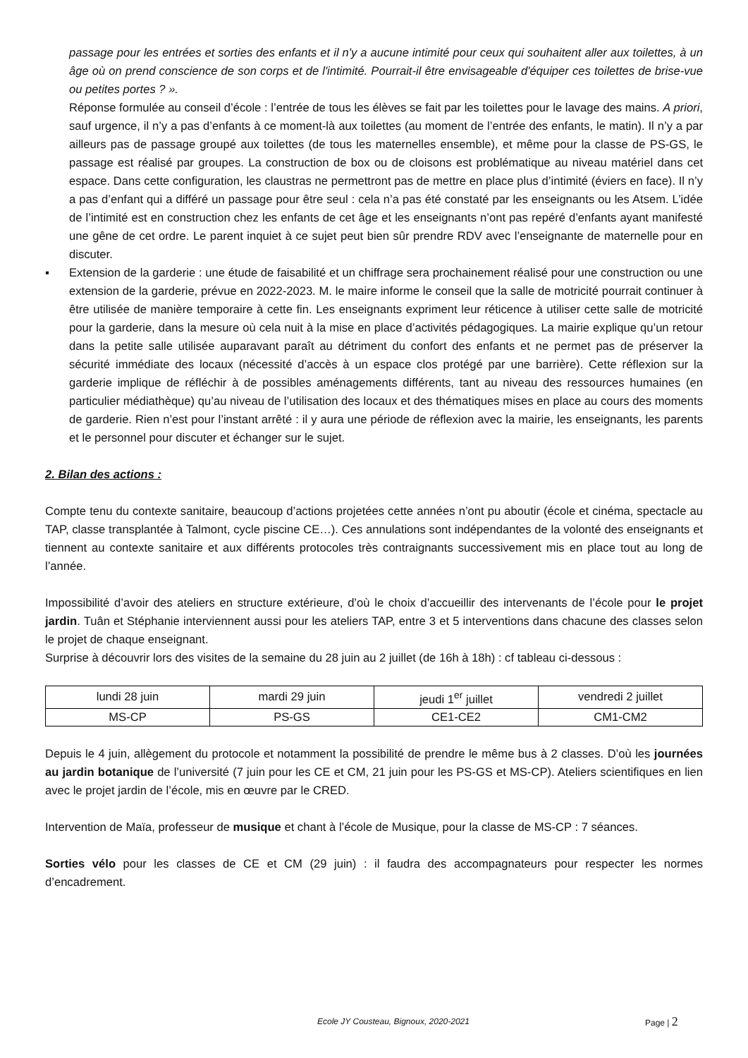passage pour les entrées et sorties des enfants et il n'y a aucune intimité pour ceux qui souhaitent aller aux toilettes, à un âge où on prend conscience de son corps et de l'intimité. Pourrait-il être envisageable d'équiper ces toilettes de brise-vue ou petites portes ? ».
Réponse formulée au conseil d’école : l’entrée de tous les élèves se fait par les toilettes pour le lavage des mains. A priori, sauf urgence, il n’y a pas d’enfants à ce moment-là aux toilettes (au moment de l’entrée des enfants, le matin). Il n’y a par ailleurs pas de passage groupé aux toilettes (de tous les maternelles ensemble), et même pour la classe de PS-GS, le passage est réalisé par groupes. La construction de box ou de cloisons est problématique au niveau matériel dans cet espace. Dans cette configuration, les claustras ne permettront pas de mettre en place plus d’intimité (éviers en face). Il n’y a pas d’enfant qui a différé un passage pour être seul : cela n’a pas été constaté par les enseignants ou les Atsem. L’idée de l’intimité est en construction chez les enfants de cet âge et les enseignants n’ont pas repéré d’enfants ayant manifesté une gêne de cet ordre. Le parent inquiet à ce sujet peut bien sûr prendre RDV avec l’enseignante de maternelle pour en discuter.
▪ Extension de la garderie : une étude de faisabilité et un chiffrage sera prochainement réalisé pour une construction ou une extension de la garderie, prévue en 2022-2023. M. le maire informe le conseil que la salle de motricité pourrait continuer à être utilisée de manière temporaire à cette fin. Les enseignants expriment leur réticence à utiliser cette salle de motricité pour la garderie, dans la mesure où cela nuit à la mise en place d’activités pédagogiques. La mairie explique qu’un retour dans la petite salle utilisée auparavant paraît au détriment du confort des enfants et ne permet pas de préserver la sécurité immédiate des locaux (nécessité d’accès à un espace clos protégé par une barrière). Cette réflexion sur la garderie implique de réfléchir à de possibles aménagements différents, tant au niveau des ressources humaines (en particulier médiathèque) qu’au niveau de l’utilisation des locaux et des thématiques mises en place au cours des moments de garderie. Rien n’est pour l’instant arrêté : il y aura une période de réflexion avec la mairie, les enseignants, les parents et le personnel pour discuter et échanger sur le sujet.
2. Bilan des actions :
Compte tenu du contexte sanitaire, beaucoup d’actions projetées cette années n’ont pu aboutir (école et cinéma, spectacle au TAP, classe transplantée à Talmont, cycle piscine CE…). Ces annulations sont indépendantes de la volonté des enseignants et tiennent au contexte sanitaire et aux différents protocoles très contraignants successivement mis en place tout au long de l’année.
Impossibilité d’avoir des ateliers en structure extérieure, d’où le choix d’accueillir des intervenants de l’école pour le projet jardin. Tuân et Stéphanie interviennent aussi pour les ateliers TAP, entre 3 et 5 interventions dans chacune des classes selon le projet de chaque enseignant.
Surprise à découvrir lors des visites de la semaine du 28 juin au 2 juillet (de 16h à 18h) : cf tableau ci-dessous :
| lundi 28 juin | mardi 29 juin | jeudi 1<sup>er</sup> juillet | vendredi 2 juillet |
| MS-CP | PS-GS | CE1-CE2 | CM1-CM2 |
Depuis le 4 juin, allègement du protocole et notamment la possibilité de prendre le même bus à 2 classes. D’où les journées au jardin botanique de l’université (7 juin pour les CE et CM, 21 juin pour les PS-GS et MS-CP). Ateliers scientifiques en lien avec le projet jardin de l’école, mis en œuvre par le CRED.
Intervention de Maïa, professeur de musique et chant à l’école de Musique, pour la classe de MS-CP : 7 séances.
Sorties vélo pour les classes de CE et CM (29 juin) : il faudra des accompagnateurs pour respecter les normes d’encadrement.
Ecole JY Cousteau, Bignoux, 2020-2021 Page | 2